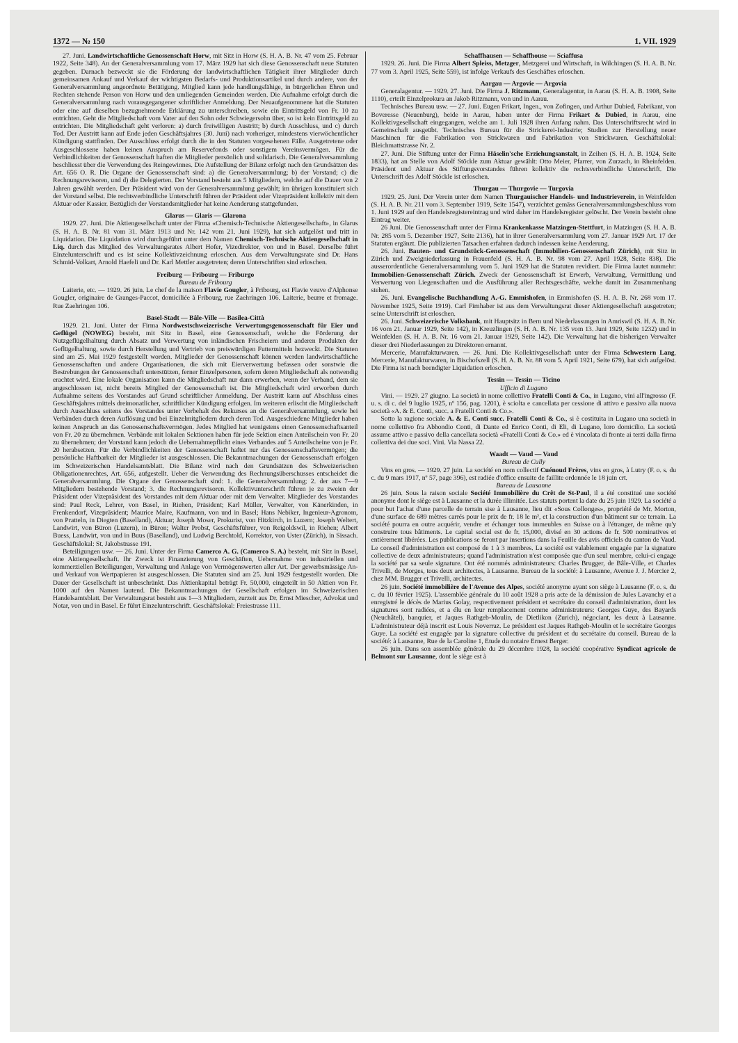1372 — № 150 1. VII. 1929
27. Juni. Landwirtschaftliche Genossenschaft Horw, mit Sitz in Horw (S. H. A. B. Nr. 47 vom 25. Februar 1922, Seite 348). An der Generalversammlung vom 17. März 1929 hat sich diese Genossenschaft neue Statuten gegeben. Darnach bezweckt sie die Förderung der landwirtschaftlichen Tätigkeit ihrer Mitglieder durch gemeinsamen Ankauf und Verkauf der wichtigsten Bedarfs- und Produktionsartikel und durch andere, von der Generalversammlung angeordnete Betätigung. Mitglied kann jede handlungsfähige, in bürgerlichen Ehren und Rechten stehende Person von Horw und den umliegenden Gemeinden werden. Die Aufnahme erfolgt durch die Generalversammlung nach vorausgegangener schriftlicher Anmeldung. Der Neuaufgenommene hat die Statuten oder eine auf dieselben bezugnehmende Erklärung zu unterschreiben, sowie ein Eintrittsgeld von Fr. 10 zu entrichten. Geht die Mitgliedschaft vom Vater auf den Sohn oder Schwiegersohn über, so ist kein Eintrittsgeld zu entrichten. Die Mitgliedschaft geht verloren: a) durch freiwilligen Austritt; b) durch Ausschluss, und c) durch Tod. Der Austritt kann auf Ende jeden Geschäftsjahres (30. Juni) nach vorheriger, mindestens vierwöchentlicher Kündigung stattfinden. Der Ausschluss erfolgt durch die in den Statuten vorgesehenen Fälle. Ausgetretene oder Ausgeschlossene haben keinen Anspruch am Reservefonds oder sonstigem Vereinsvermögen. Für die Verbindlichkeiten der Genossenschaft haften die Mitglieder persönlich und solidarisch. Die Generalversammlung beschliesst über die Verwendung des Reingewinnes. Die Aufstellung der Bilanz erfolgt nach den Grundsätzen des Art. 656 O. R. Die Organe der Genossenschaft sind: a) die Generalversammlung; b) der Vorstand; c) die Rechnungsrevisoren, und d) die Delegierten. Der Vorstand besteht aus 5 Mitgliedern, welche auf die Dauer von 2 Jahren gewählt werden. Der Präsident wird von der Generalversammlung gewählt; im übrigen konstituiert sich der Vorstand selbst. Die rechtsverbindliche Unterschrift führen der Präsident oder Vizepräsident kollektiv mit dem Aktuar oder Kassier. Bezüglich der Vorstandsmitglieder hat keine Aenderung stattgefunden.
Glarus — Glaris — Glarona
1929. 27. Juni. Die Aktiengesellschaft unter der Firma «Chemisch-Technische Aktiengesellschaft», in Glarus (S. H. A. B. Nr. 81 vom 31. März 1913 und Nr. 142 vom 21. Juni 1929), hat sich aufgelöst und tritt in Liquidation. Die Liquidation wird durchgeführt unter dem Namen Chemisch-Technische Aktiengesellschaft in Liq. durch das Mitglied des Verwaltungsrates Albert Hofer, Vizedirektor, von und in Basel. Derselbe führt Einzelunterschrift und es ist seine Kollektivzeichnung erloschen. Aus dem Verwaltungsrate sind Dr. Hans Schmid-Volkart, Arnold Haefeli und Dr. Karl Mettler ausgetreten; deren Unterschriften sind erloschen.
Freiburg — Fribourg — Friburgo
Bureau de Fribourg
Laiterie, etc. — 1929. 26 juin. Le chef de la maison Flavie Gougler, à Fribourg, est Flavie veuve d'Alphonse Gougler, originaire de Granges-Paccot, domiciliée à Fribourg, rue Zaehringen 106. Laiterie, beurre et fromage. Rue Zaehringen 106.
Basel-Stadt — Bâle-Ville — Basilea-Città
1929. 21. Juni. Unter der Firma Nordwestschweizerische Verwertungsgenossenschaft für Eier und Geflügel (NOWEG) besteht, mit Sitz in Basel, eine Genossenschaft, welche die Förderung der Nutzgeflügelhaltung durch Absatz und Verwertung von inländischen Frischeiern und anderen Produkten der Geflügelhaltung, sowie durch Herstellung und Vertrieb von preiswürdigen Futtermitteln bezweckt. Die Statuten sind am 25. Mai 1929 festgestellt worden. Mitglieder der Genossenschaft können werden landwirtschaftliche Genossenschaften und andere Organisationen, die sich mit Eierverwertung befassen oder sonstwie die Bestrebungen der Genossenschaft unterstützen, ferner Einzelpersonen, sofern deren Mitgliedschaft als notwendig erachtet wird. Eine lokale Organisation kann die Mitgliedschaft nur dann erwerben, wenn der Verband, dem sie angeschlossen ist, nicht bereits Mitglied der Genossenschaft ist. Die Mitgliedschaft wird erworben durch Aufnahme seitens des Vorstandes auf Grund schriftlicher Anmeldung. Der Austritt kann auf Abschluss eines Geschäftsjahres mittels dreimonatlicher, schriftlicher Kündigung erfolgen. Im weiteren erlischt die Mitgliedschaft durch Ausschluss seitens des Vorstandes unter Vorbehalt des Rekurses an die Generalversammlung, sowie bei Verbänden durch deren Auflösung und bei Einzelmitgliedern durch deren Tod. Ausgeschiedene Mitglieder haben keinen Anspruch an das Genossenschaftsvermögen. Jedes Mitglied hat wenigstens einen Genossenschaftsanteil von Fr. 20 zu übernehmen. Verbände mit lokalen Sektionen haben für jede Sektion einen Anteilschein von Fr. 20 zu übernehmen; der Vorstand kann jedoch die Uebernahmepflicht eines Verbandes auf 5 Anteilscheine von je Fr. 20 herabsetzen. Für die Verbindlichkeiten der Genossenschaft haftet nur das Genossenschaftsvermögen; die persönliche Haftbarkeit der Mitglieder ist ausgeschlossen. Die Bekanntmachungen der Genossenschaft erfolgen im Schweizerischen Handelsamtsblatt. Die Bilanz wird nach den Grundsätzen des Schweizerischen Obligationenrechtes, Art. 656, aufgestellt. Ueber die Verwendung des Rechnungsüberschusses entscheidet die Generalversammlung. Die Organe der Genossenschaft sind: 1. die Generalversammlung; 2. der aus 7—9 Mitgliedern bestehende Vorstand; 3. die Rechnungsrevisoren. Kollektivunterschrift führen je zu zweien der Präsident oder Vizepräsident des Vorstandes mit dem Aktuar oder mit dem Verwalter. Mitglieder des Vorstandes sind: Paul Reck, Lehrer, von Basel, in Riehen, Präsident; Karl Müller, Verwalter, von Känerkinden, in Frenkendorf, Vizepräsident; Maurice Maire, Kaufmann, von und in Basel; Hans Nebiker, Ingenieur-Agronom, von Pratteln, in Diegten (Baselland), Aktuar; Joseph Moser, Prokurist, von Hitzkirch, in Luzern; Joseph Weltert, Landwirt, von Büron (Luzern), in Büron; Walter Probst, Geschäftsführer, von Reigoldswil, in Riehen; Albert Buess, Landwirt, von und in Buus (Baselland), und Ludwig Berchtold, Korrektor, von Uster (Zürich), in Sissach. Geschäftslokal: St. Jakobstrasse 191.
Beteiligungen usw. — 26. Juni. Unter der Firma Camerco A. G. (Camerco S. A.) besteht, mit Sitz in Basel, eine Aktiengesellschaft. Ihr Zweck ist Finanzierung von Geschäften, Uebernahme von industriellen und kommerziellen Beteiligungen, Verwaltung und Anlage von Vermögenswerten aller Art. Der gewerbsmässige An- und Verkauf von Wertpapieren ist ausgeschlossen. Die Statuten sind am 25. Juni 1929 festgestellt worden. Die Dauer der Gesellschaft ist unbeschränkt. Das Aktienkapital beträgt Fr. 50,000, eingeteilt in 50 Aktien von Fr. 1000 auf den Namen lautend. Die Bekanntmachungen der Gesellschaft erfolgen im Schweizerischen Handelsamtsblatt. Der Verwaltungsrat besteht aus 1—3 Mitgliedern, zurzeit aus Dr. Ernst Miescher, Advokat und Notar, von und in Basel. Er führt Einzelunterschrift. Geschäftslokal: Freiestrasse 111.
Schaffhausen — Schaffhouse — Sciaffusa
1929. 26. Juni. Die Firma Albert Spleiss, Metzger, Metzgerei und Wirtschaft, in Wilchingen (S. H. A. B. Nr. 77 vom 3. April 1925, Seite 559), ist infolge Verkaufs des Geschäftes erloschen.
Aargau — Argovie — Argovia
Generalagentur. — 1929. 27. Juni. Die Firma J. Ritzmann, Generalagentur, in Aarau (S. H. A. B. 1908, Seite 1110), erteilt Einzelprokura an Jakob Ritzmann, von und in Aarau.
Technisches Bureau usw. — 27. Juni. Eugen Frikart, Ingen., von Zofingen, und Arthur Dubied, Fabrikant, von Boveresse (Neuenburg), beide in Aarau, haben unter der Firma Frikart & Dubied, in Aarau, eine Kollektivgesellschaft eingegangen, welche am 1. Juli 1928 ihren Anfang nahm. Das Unterschriftsrecht wird in Gemeinschaft ausgeübt. Technisches Bureau für die Strickerei-Industrie; Studien zur Herstellung neuer Maschinen für die Fabrikation von Strickwaren und Fabrikation von Strickwaren. Geschäftslokal: Bleichmattstrasse Nr. 2.
27. Juni. Die Stiftung unter der Firma Häselin'sche Erziehungsanstalt, in Zeihen (S. H. A. B. 1924, Seite 1833), hat an Stelle von Adolf Stöckle zum Aktuar gewählt: Otto Meier, Pfarrer, von Zurzach, in Rheinfelden. Präsident und Aktuar des Stiftungsvorstandes führen kollektiv die rechtsverbindliche Unterschrift. Die Unterschrift des Adolf Stöckle ist erloschen.
Thurgau — Thurgovie — Turgovia
1929. 25. Juni. Der Verein unter dem Namen Thurgauischer Handels- und Industrieverein, in Weinfelden (S. H. A. B. Nr. 211 vom 3. September 1919, Seite 1547), verzichtet gemäss Generalversammlungsbeschluss vom 1. Juni 1929 auf den Handelsregistereintrag und wird daher im Handelsregister gelöscht. Der Verein besteht ohne Eintrag weiter.
26 Juni. Die Genossenschaft unter der Firma Krankenkasse Matzingen-Stettfurt, in Matzingen (S. H. A. B. Nr. 285 vom 5. Dezember 1927, Seite 2136), hat in ihrer Generalversammlung vom 27. Januar 1929 Art. 17 der Statuten ergänzt. Die publizierten Tatsachen erfahren dadurch indessen keine Aenderung.
26. Juni. Bauten- und Grundstück-Genossenschaft (Immobilien-Genossenschaft Zürich), mit Sitz in Zürich und Zweigniederlassung in Frauenfeld (S. H. A. B. Nr. 98 vom 27. April 1928, Seite 838). Die ausserordentliche Generalversammlung vom 5. Juni 1929 hat die Statuten revidiert. Die Firma lautet nunmehr: Immobilien-Genossenschaft Zürich. Zweck der Genossenschaft ist Erwerb, Verwaltung, Vermittlung und Verwertung von Liegenschaften und die Ausführung aller Rechtsgeschäfte, welche damit im Zusammenhang stehen.
26. Juni. Evangelische Buchhandlung A.-G. Emmishofen, in Emmishofen (S. H. A. B. Nr. 268 vom 17. November 1925, Seite 1919). Carl Firnhaber ist aus dem Verwaltungsrat dieser Aktiengesellschaft ausgetreten; seine Unterschrift ist erloschen.
26. Juni. Schweizerische Volksbank, mit Hauptsitz in Bern und Niederlassungen in Amriswil (S. H. A. B. Nr. 16 vom 21. Januar 1929, Seite 142), in Kreuzlingen (S. H. A. B. Nr. 135 vom 13. Juni 1929, Seite 1232) und in Weinfelden (S. H. A. B. Nr. 16 vom 21. Januar 1929, Seite 142). Die Verwaltung hat die bisherigen Verwalter dieser drei Niederlassungen zu Direktoren ernannt.
Mercerie, Manufakturwaren. — 26. Juni. Die Kollektivgesellschaft unter der Firma Schwestern Lang, Mercerie, Manufakturwaren, in Bischofszell (S. H. A. B. Nr. 88 vom 5. April 1921, Seite 679), hat sich aufgelöst. Die Firma ist nach beendigter Liquidation erloschen.
Tessin — Tessin — Ticino
Ufficio di Lugano
Vini. — 1929. 27 giugno. La società in nome collettivo Fratelli Conti & Co., in Lugano, vini all'ingrosso (F. u. s. di c. del 9 luglio 1925, nº 156, pag. 1201), è sciolta e cancellata per cessione di attivo e passivo alla nuova società «A. & E. Conti, succ. a Fratelli Conti & Co.».
Sotto la ragione sociale A. & E. Conti succ. Fratelli Conti & Co., si è costituita in Lugano una società in nome collettivo fra Abbondio Conti, di Dante ed Enrico Conti, di Eli, di Lugano, loro domicilio. La società assume attivo e passivo della cancellata società «Fratelli Conti & Co.» ed è vincolata di fronte ai terzi dalla firma collettiva dei due soci. Vini. Via Nassa 22.
Waadt — Vaud — Vaud
Bureau de Cully
Vins en gros. — 1929. 27 juin. La société en nom collectif Cuénoud Frères, vins en gros, à Lutry (F. o. s. du c. du 9 mars 1917, nº 57, page 396), est radiée d'office ensuite de faillite ordonnée le 18 juin crt.
Bureau de Lausanne
26 juin. Sous la raison sociale Société Immobilière du Crêt de St-Paul, il a été constitué une société anonyme dont le siège est à Lausanne et la durée illimitée. Les statuts portent la date du 25 juin 1929. La société a pour but l'achat d'une parcelle de terrain sise à Lausanne, lieu dit «Sous Collonges», propriété de Mr. Morton, d'une surface de 689 mètres carrés pour le prix de fr. 18 le m², et la construction d'un bâtiment sur ce terrain. La société pourra en outre acquérir, vendre et échanger tous immeubles en Suisse ou à l'étranger, de même qu'y construire tous bâtiments. Le capital social est de fr. 15,000, divisé en 30 actions de fr. 500 nominatives et entièrement libérées. Les publications se feront par insertions dans la Feuille des avis officiels du canton de Vaud. Le conseil d'administration est composé de 1 à 3 membres. La société est valablement engagée par la signature collective de deux administrateurs; quand l'administration n'est composée que d'un seul membre, celui-ci engage la société par sa seule signature. Ont été nommés administrateurs: Charles Brugger, de Bâle-Ville, et Charles Trivelli, de Morges, tous deux architectes, à Lausanne. Bureau de la société: à Lausanne, Avenue J. J. Mercier 2, chez MM. Brugger et Trivelli, architectes.
26 juin. Société immobilière de l'Avenue des Alpes, société anonyme ayant son siège à Lausanne (F. o. s. du c. du 10 février 1925). L'assemblée générale du 10 août 1928 a pris acte de la démission de Jules Lavanchy et a enregistré le décès de Marius Golay, respectivement président et secrétaire du conseil d'administration, dont les signatures sont radiées, et a élu en leur remplacement comme administrateurs: Georges Guye, des Bayards (Neuchâtel), banquier, et Jaques Rathgeb-Moulin, de Dietlikon (Zurich), négociant, les deux à Lausanne. L'administrateur déjà inscrit est Louis Noverraz. Le président est Jaques Rathgeb-Moulin et le secrétaire Georges Guye. La société est engagée par la signature collective du président et du secrétaire du conseil. Bureau de la société: à Lausanne, Rue de la Caroline 1, Etude du notaire Ernest Berger.
26 juin. Dans son assemblée générale du 29 décembre 1928, la société coopérative Syndicat agricole de Belmont sur Lausanne, dont le siège est à